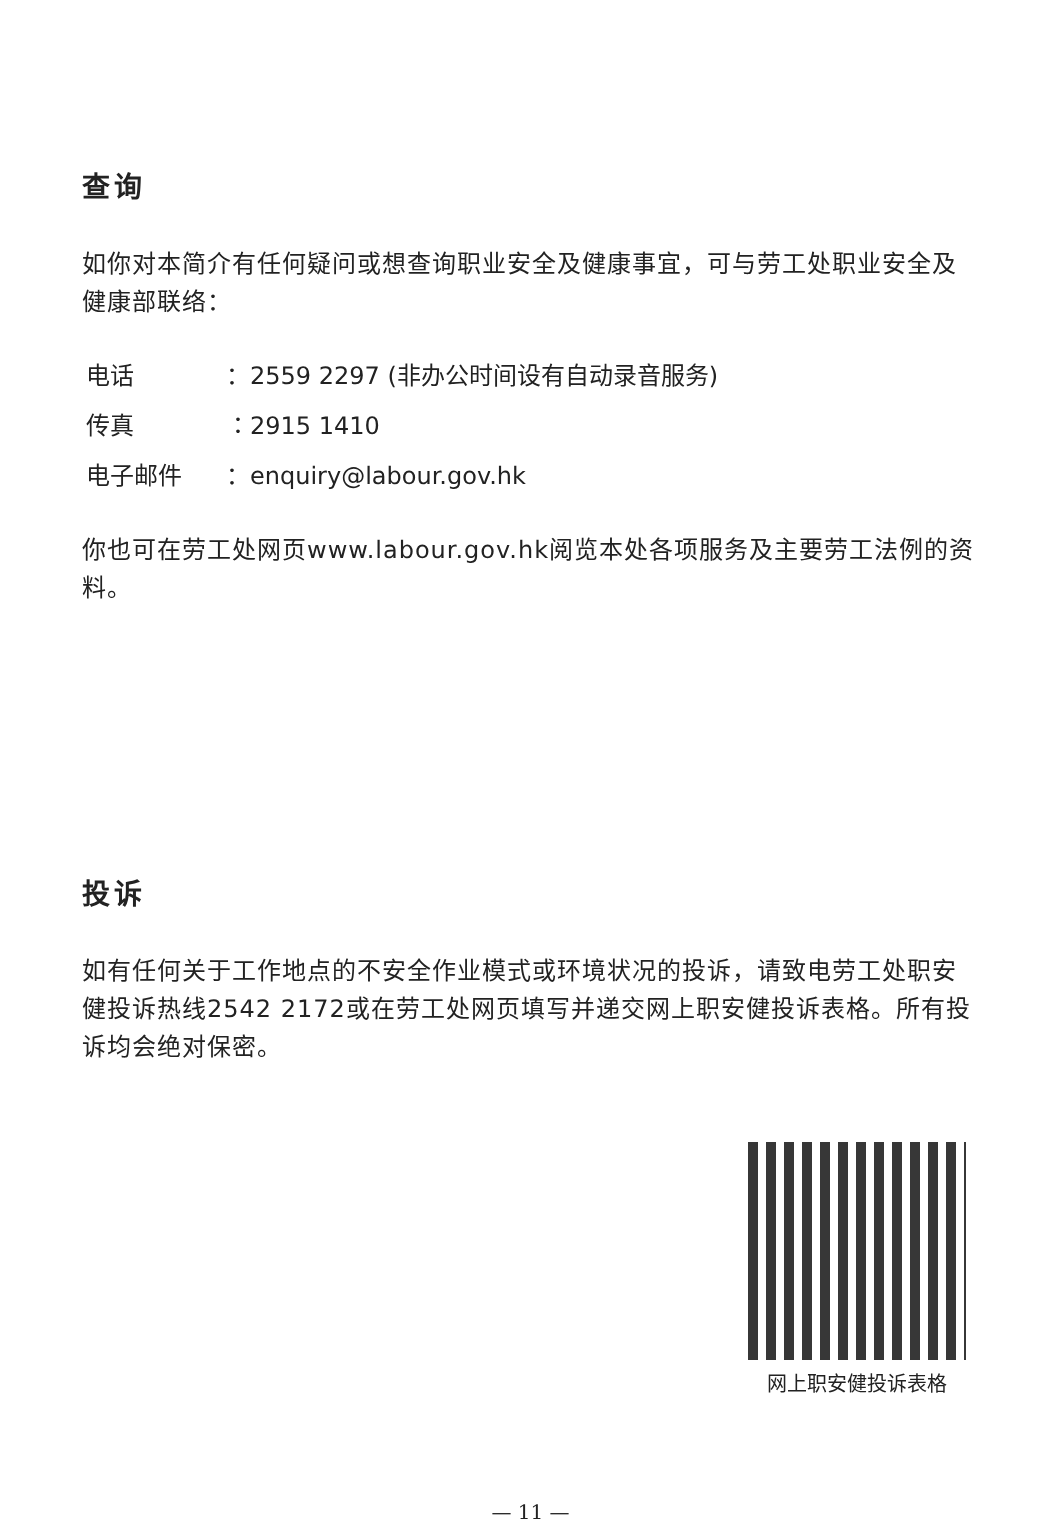查询
如你对本简介有任何疑问或想查询职业安全及健康事宜，可与劳工处职业安全及健康部联络：
电话 ：2559 2297 (非办公时间设有自动录音服务)
传真 ：2915 1410
电子邮件 ：enquiry@labour.gov.hk
你也可在劳工处网页www.labour.gov.hk阅览本处各项服务及主要劳工法例的资料。
投诉
如有任何关于工作地点的不安全作业模式或环境状况的投诉，请致电劳工处职安健投诉热线2542 2172或在劳工处网页填写并递交网上职安健投诉表格。所有投诉均会绝对保密。
网上职安健投诉表格
— 11 —